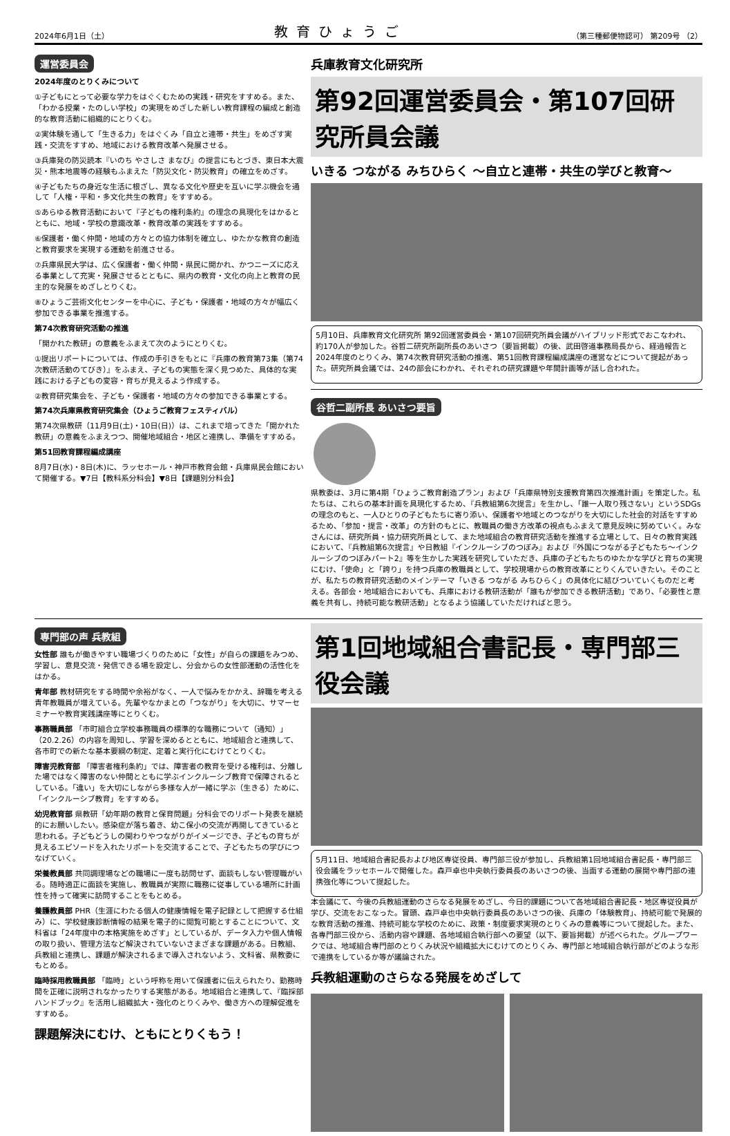2024年6月1日（土） 教育ひょうご （第三種郵便物認可） 第209号 （2）
運営委員会
2024年度のとりくみについて
①子どもにとって必要な学力をはぐくむための実践・研究をすすめる。また、「わかる授業・たのしい学校」の実現をめざした新しい教育課程の編成と創造的な教育活動に組織的にとりくむ。
②実体験を通して「生きる力」をはぐくみ「自立と連帯・共生」をめざす実践・交流をすすめ、地域における教育改革へ発展させる。
③兵庫発の防災読本『いのち やさしさ まなび』の提言にもとづき、東日本大震災・熊本地震等の経験もふまえた「防災文化・防災教育」の確立をめざす。
④子どもたちの身近な生活に根ざし、異なる文化や歴史を互いに学ぶ機会を通して「人権・平和・多文化共生の教育」をすすめる。
⑤あらゆる教育活動において『子どもの権利条約』の理念の具現化をはかるとともに、地域・学校の意識改革・教育改革の実践をすすめる。
⑥保護者・働く仲間・地域の方々との協力体制を確立し、ゆたかな教育の創造と教育要求を実現する運動を前進させる。
⑦兵庫県民大学は、広く保護者・働く仲間・県民に開かれ、かつニーズに応える事業として充実・発展させるとともに、県内の教育・文化の向上と教育の民主的な発展をめざしとりくむ。
⑧ひょうご芸術文化センターを中心に、子ども・保護者・地域の方々が幅広く参加できる事業を推進する。
第74次教育研究活動の推進
「開かれた教研」の意義をふまえて次のようにとりくむ。
①提出リポートについては、作成の手引きをもとに『兵庫の教育第73集（第74次教研活動のてびき）』をふまえ、子どもの実態を深く見つめた、具体的な実践における子どもの変容・育ちが見えるよう作成する。
②教育研究集会を、子ども・保護者・地域の方々の参加できる事業とする。
第74次兵庫県教育研究集会（ひょうご教育フェスティバル）
第74次県教研（11月9日(土)・10日(日)）は、これまで培ってきた「開かれた教研」の意義をふまえつつ、開催地域組合・地区と連携し、準備をすすめる。
第51回教育課程編成講座
8月7日(水)・8日(木)に、ラッセホール・神戸市教育会館・兵庫県民会館において開催する。▼7日【教科系分科会】▼8日【課題別分科会】
兵庫教育文化研究所
第92回運営委員会・第107回研究所員会議
いきる つながる みちひらく 〜自立と連帯・共生の学びと教育〜
5月10日、兵庫教育文化研究所 第92回運営委員会・第107回研究所員会議がハイブリッド形式でおこなわれ、約170人が参加した。谷哲二研究所副所長のあいさつ（要旨掲載）の後、武田啓道事務局長から、経過報告と2024年度のとりくみ、第74次教育研究活動の推進、第51回教育課程編成講座の運営などについて提起があった。研究所員会議では、24の部会にわかれ、それぞれの研究課題や年間計画等が話し合われた。
谷哲二副所長 あいさつ要旨
県教委は、3月に第4期「ひょうご教育創造プラン」および「兵庫県特別支援教育第四次推進計画」を策定した。私たちは、これらの基本計画を具現化するため、『兵教組第6次提言』を生かし、「誰一人取り残さない」というSDGsの理念のもと、一人ひとりの子どもたちに寄り添い、保護者や地域とのつながりを大切にした社会的対話をすすめるため、「参加・提言・改革」の方針のもとに、教職員の働き方改革の視点もふまえて意見反映に努めていく。みなさんには、研究所員・協力研究所員として、また地域組合の教育研究活動を推進する立場として、日々の教育実践において、『兵教組第6次提言』や日教組『インクルーシブのつぼみ』および『外国につながる子どもたち〜インクルーシブのつぼみパート2』等を生かした実践を研究していただき、兵庫の子どもたちのゆたかな学びと育ちの実現にむけ、「使命」と「誇り」を持つ兵庫の教職員として、学校現場からの教育改革にとりくんでいきたい。そのことが、私たちの教育研究活動のメインテーマ「いきる つながる みちひらく」の具体化に結びついていくものだと考える。各部会・地域組合においても、兵庫における教研活動が「誰もが参加できる教研活動」であり、「必要性と意義を共有し、持続可能な教研活動」となるよう協議していただければと思う。
専門部の声 兵教組
女性部 誰もが働きやすい職場づくりのために「女性」が自らの課題をみつめ、学習し、意見交流・発信できる場を設定し、分会からの女性部運動の活性化をはかる。
青年部 教材研究をする時間や余裕がなく、一人で悩みをかかえ、辞職を考える青年教職員が増えている。先輩やなかまとの「つながり」を大切に、サマーセミナーや教育実践講座等にとりくむ。
事務職員部 「市町組合立学校事務職員の標準的な職務について（通知）」（20.2.26）の内容を周知し、学習を深めるとともに、地域組合と連携して、各市町での新たな基本要綱の制定、定着と実行化にむけてとりくむ。
障害児教育部 「障害者権利条約」では、障害者の教育を受ける権利は、分離した場ではなく障害のない仲間とともに学ぶインクルーシブ教育で保障されるとしている。「違い」を大切にしながら多様な人が一緒に学ぶ（生きる）ために、「インクルーシブ教育」をすすめる。
幼児教育部 県教研「幼年期の教育と保育問題」分科会でのリポート発表を継続的にお願いしたい。感染症が落ち着き、幼こ保小の交流が再開してきていると思われる。子どもどうしの関わりやつながりがイメージでき、子どもの育ちが見えるエピソードを入れたリポートを交流することで、子どもたちの学びにつなげていく。
栄養教員部 共同調理場などの職場に一度も訪問せず、面談もしない管理職がいる。随時適正に面談を実施し、教職員が実際に職務に従事している場所に計画性を持って確実に訪問することをもとめる。
養護教員部 PHR（生涯にわたる個人の健康情報を電子記録として把握する仕組み）に、学校健康診断情報の結果を電子的に閲覧可能とすることについて、文科省は「24年度中の本格実施をめざす」としているが、データ入力や個人情報の取り扱い、管理方法など解決されていないさまざまな課題がある。日教組、兵教組と連携し、課題が解決されるまで導入されないよう、文科省、県教委にもとめる。
臨時採用教職員部 「臨時」という呼称を用いて保護者に伝えられたり、勤務時間を正確に説明されなかったりする実態がある。地域組合と連携して、『臨採部ハンドブック』を活用し組織拡大・強化のとりくみや、働き方への理解促進をすすめる。
課題解決にむけ、ともにとりくもう！
第1回地域組合書記長・専門部三役会議
5月11日、地域組合書記長および地区専従役員、専門部三役が参加し、兵教組第1回地域組合書記長・専門部三役会議をラッセホールで開催した。森戸卓也中央執行委員長のあいさつの後、当面する運動の展開や専門部の連携強化等について提起した。
本会議にて、今後の兵教組運動のさらなる発展をめざし、今日的課題について各地域組合書記長・地区専従役員が学び、交流をおこなった。冒頭、森戸卓也中央執行委員長のあいさつの後、兵庫の「体験教育」、持続可能で発展的な教育活動の推進、持続可能な学校のために、政策・制度要求実現のとりくみの意義等について提起した。また、各専門部三役から、活動内容や課題、各地域組合執行部への要望（以下、要旨掲載）が述べられた。グループワークでは、地域組合専門部のとりくみ状況や組織拡大にむけてのとりくみ、専門部と地域組合執行部がどのような形で連携をしているか等が議論された。
兵教組運動のさらなる発展をめざして